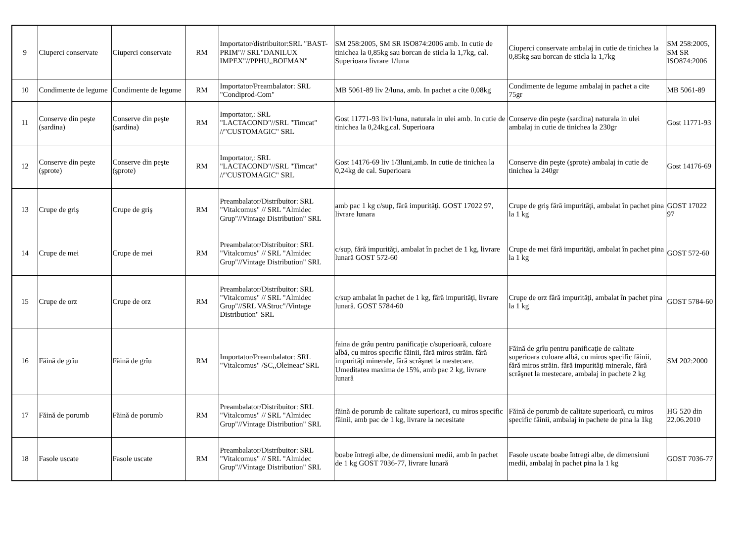| 9 | Ciuperci conservate | Ciuperci conservate | RM | Importator/distribuitor:SRL "BAST-PRIM"// SRL"DANILUX IMPEX"//PPHU,,BOFMAN" | SM 258:2005, SM SR ISO874:2006 amb. In cutie de tinichea la 0,85kg sau borcan de sticla la 1,7kg, cal. Superioara livrare 1/luna | Ciuperci conservate ambalaj in cutie de tinichea la 0,85kg sau borcan de sticla la 1,7kg | SM 258:2005, SM SR ISO874:2006 |
| 10 | Condimente de legume | Condimente de legume | RM | Importator/Preambalator: SRL "Condiprod-Com" | MB 5061-89 liv 2/luna, amb. In pachet a cite 0,08kg | Condimente de legume ambalaj in pachet a cite 75gr | MB 5061-89 |
| 11 | Conserve din peşte (sardina) | Conserve din peşte (sardina) | RM | Importator,: SRL "LACTACOND"//SRL "Timcat" //"CUSTOMAGIC" SRL | Gost 11771-93 liv1/luna, naturala in ulei amb. In cutie de tinichea la 0,24kg,cal. Superioara | Conserve din peşte (sardina) naturala in ulei ambalaj in cutie de tinichea la 230gr | Gost 11771-93 |
| 12 | Conserve din peşte (şprote) | Conserve din peşte (şprote) | RM | Importator,: SRL "LACTACOND"//SRL "Timcat" //"CUSTOMAGIC" SRL | Gost 14176-69 liv 1/3luni,amb. In cutie de tinichea la 0,24kg de cal. Superioara | Conserve din peşte (şprote) ambalaj in cutie de tinichea la 240gr | Gost 14176-69 |
| 13 | Crupe de griş | Crupe de griş | RM | Preambalator/Distribuitor: SRL "Vitalcomus" // SRL "Almidec Grup"//Vintage Distribution" SRL | amb pac 1 kg c/sup, fără impurităţi. GOST 17022 97, livrare lunara | Crupe de griş fără impurităţi, ambalat în pachet pina la 1 kg | GOST 17022 97 |
| 14 | Crupe de mei | Crupe de mei | RM | Preambalator/Distribuitor: SRL "Vitalcomus" // SRL "Almidec Grup"//Vintage Distribution" SRL | c/sup, fără impurităţi, ambalat în pachet de 1 kg, livrare lunară GOST 572-60 | Crupe de mei fără impurităţi, ambalat în pachet pina la 1 kg | GOST 572-60 |
| 15 | Crupe de orz | Crupe de orz | RM | Preambalator/Distribuitor: SRL "Vitalcomus" // SRL "Almidec Grup"//SRL VAStruc"/Vintage Distribution" SRL | c/sup ambalat în pachet de 1 kg, fără impurităţi, livrare lunară. GOST 5784-60 | Crupe de orz fără impurităţi, ambalat în pachet pina la 1 kg | GOST 5784-60 |
| 16 | Făină de grîu | Făină de grîu | RM | Importator/Preambalator: SRL "Vitalcomus" /SC,,Oleineac"SRL | faina de grâu pentru panificaţie c/superioară, culoare albă, cu miros specific făinii, fără miros străin. fără impurităţi minerale, fără scrâşnet la mestecare. Umeditatea maxima de 15%, amb pac 2 kg, livrare lunară | Făină de grîu pentru panificaţie de calitate superioara culoare albă, cu miros specific făinii, fără miros străin. fără impurităţi minerale, fără scrâşnet la mestecare, ambalaj in pachete 2 kg | SM 202:2000 |
| 17 | Făină de porumb | Făină de porumb | RM | Preambalator/Distribuitor: SRL "Vitalcomus" // SRL "Almidec Grup"//Vintage Distribution" SRL | făină de porumb de calitate superioară, cu miros specific făinii, amb pac de 1 kg, livrare la necesitate | Făină de porumb de calitate superioară, cu miros specific făinii, ambalaj in pachete de pina la 1kg | HG 520 din 22.06.2010 |
| 18 | Fasole uscate | Fasole uscate | RM | Preambalator/Distribuitor: SRL "Vitalcomus" // SRL "Almidec Grup"//Vintage Distribution" SRL | boabe întregi albe, de dimensiuni medii, amb în pachet de 1 kg GOST 7036-77, livrare lunară | Fasole uscate boabe întregi albe, de dimensiuni medii, ambalaj în pachet pina la 1 kg | GOST 7036-77 |